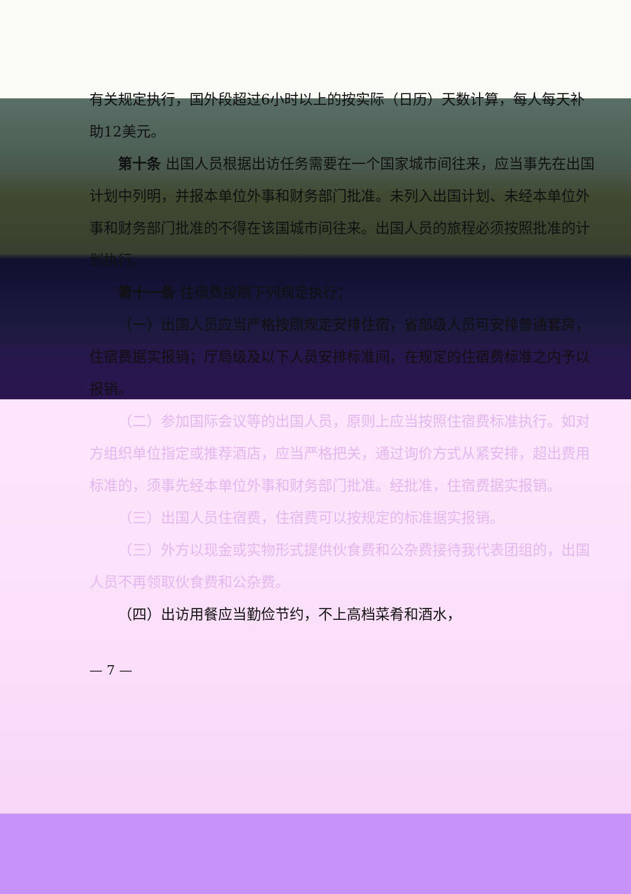有关规定执行，国外段超过6小时以上的按实际（日历）天数计算，每人每天补助12美元。
第十条 出国人员根据出访任务需要在一个国家城市间往来，应当事先在出国计划中列明，并报本单位外事和财务部门批准。未列入出国计划、未经本单位外事和财务部门批准的不得在该国城市间往来。出国人员的旅程必须按照批准的计划执行。
第十一条 住宿费按照下列规定执行：
（一）出国人员应当严格按照规定安排住宿，省部级人员可安排普通套房，住宿费据实报销；厅局级及以下人员安排标准间，在规定的住宿费标准之内予以报销。
（二）参加国际会议等的出国人员，原则上应当按照住宿费标准执行。如对方组织单位指定或推荐酒店，应当严格把关，通过询价方式从紧安排，超出费用标准的，须事先经本单位外事和财务部门批准。经批准，住宿费据实报销。
（三）出国人员住宿费，住宿费可以按规定的标准据实报销。
（三）外方以现金或实物形式提供伙食费和公杂费接待我代表团组的，出国人员不再领取伙食费和公杂费。
（四）出访用餐应当勤俭节约，不上高档菜肴和酒水，
— 7 —